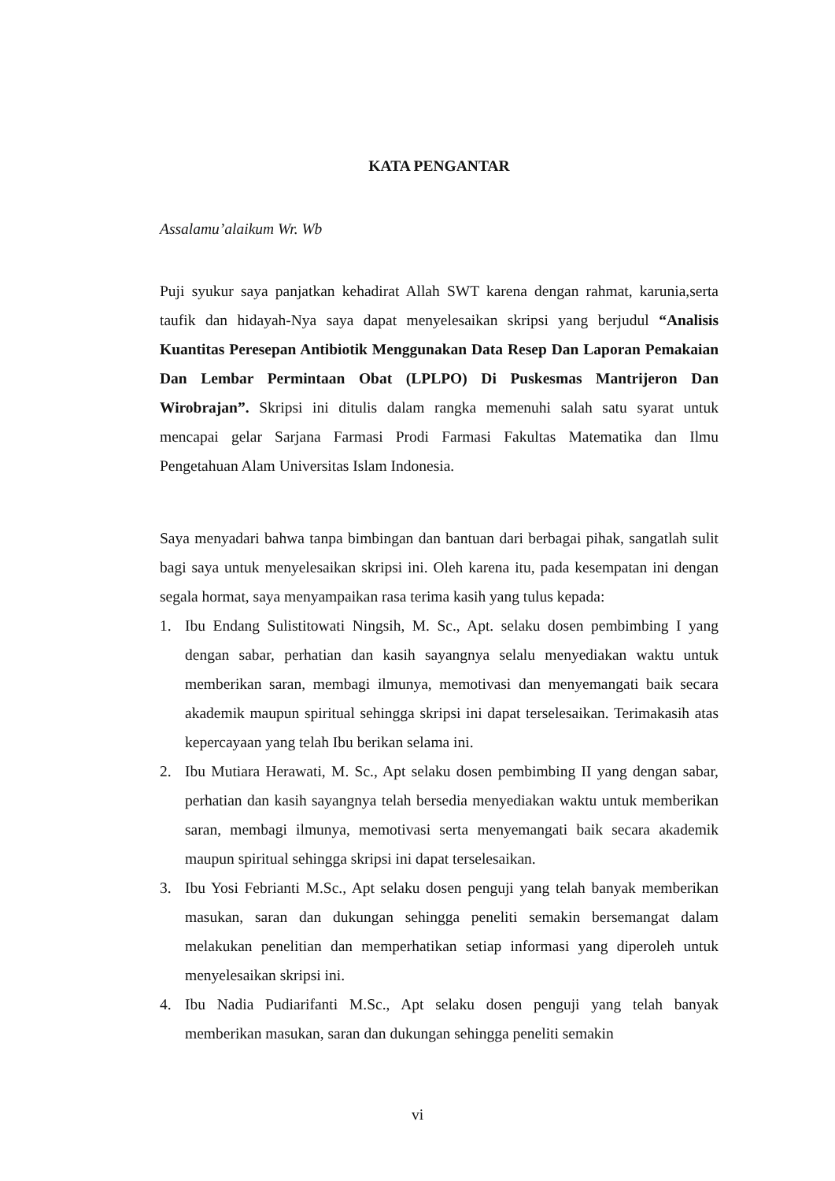KATA PENGANTAR
Assalamu’alaikum Wr. Wb
Puji syukur saya panjatkan kehadirat Allah SWT karena dengan rahmat, karunia,serta taufik dan hidayah-Nya saya dapat menyelesaikan skripsi yang berjudul “Analisis Kuantitas Peresepan Antibiotik Menggunakan Data Resep Dan Laporan Pemakaian Dan Lembar Permintaan Obat (LPLPO) Di Puskesmas Mantrijeron Dan Wirobrajan”. Skripsi ini ditulis dalam rangka memenuhi salah satu syarat untuk mencapai gelar Sarjana Farmasi Prodi Farmasi Fakultas Matematika dan Ilmu Pengetahuan Alam Universitas Islam Indonesia.
Saya menyadari bahwa tanpa bimbingan dan bantuan dari berbagai pihak, sangatlah sulit bagi saya untuk menyelesaikan skripsi ini. Oleh karena itu, pada kesempatan ini dengan segala hormat, saya menyampaikan rasa terima kasih yang tulus kepada:
1. Ibu Endang Sulistitowati Ningsih, M. Sc., Apt. selaku dosen pembimbing I yang dengan sabar, perhatian dan kasih sayangnya selalu menyediakan waktu untuk memberikan saran, membagi ilmunya, memotivasi dan menyemangati baik secara akademik maupun spiritual sehingga skripsi ini dapat terselesaikan. Terimakasih atas kepercayaan yang telah Ibu berikan selama ini.
2. Ibu Mutiara Herawati, M. Sc., Apt selaku dosen pembimbing II yang dengan sabar, perhatian dan kasih sayangnya telah bersedia menyediakan waktu untuk memberikan saran, membagi ilmunya, memotivasi serta menyemangati baik secara akademik maupun spiritual sehingga skripsi ini dapat terselesaikan.
3. Ibu Yosi Febrianti M.Sc., Apt selaku dosen penguji yang telah banyak memberikan masukan, saran dan dukungan sehingga peneliti semakin bersemangat dalam melakukan penelitian dan memperhatikan setiap informasi yang diperoleh untuk menyelesaikan skripsi ini.
4. Ibu Nadia Pudiarifanti M.Sc., Apt selaku dosen penguji yang telah banyak memberikan masukan, saran dan dukungan sehingga peneliti semakin
vi